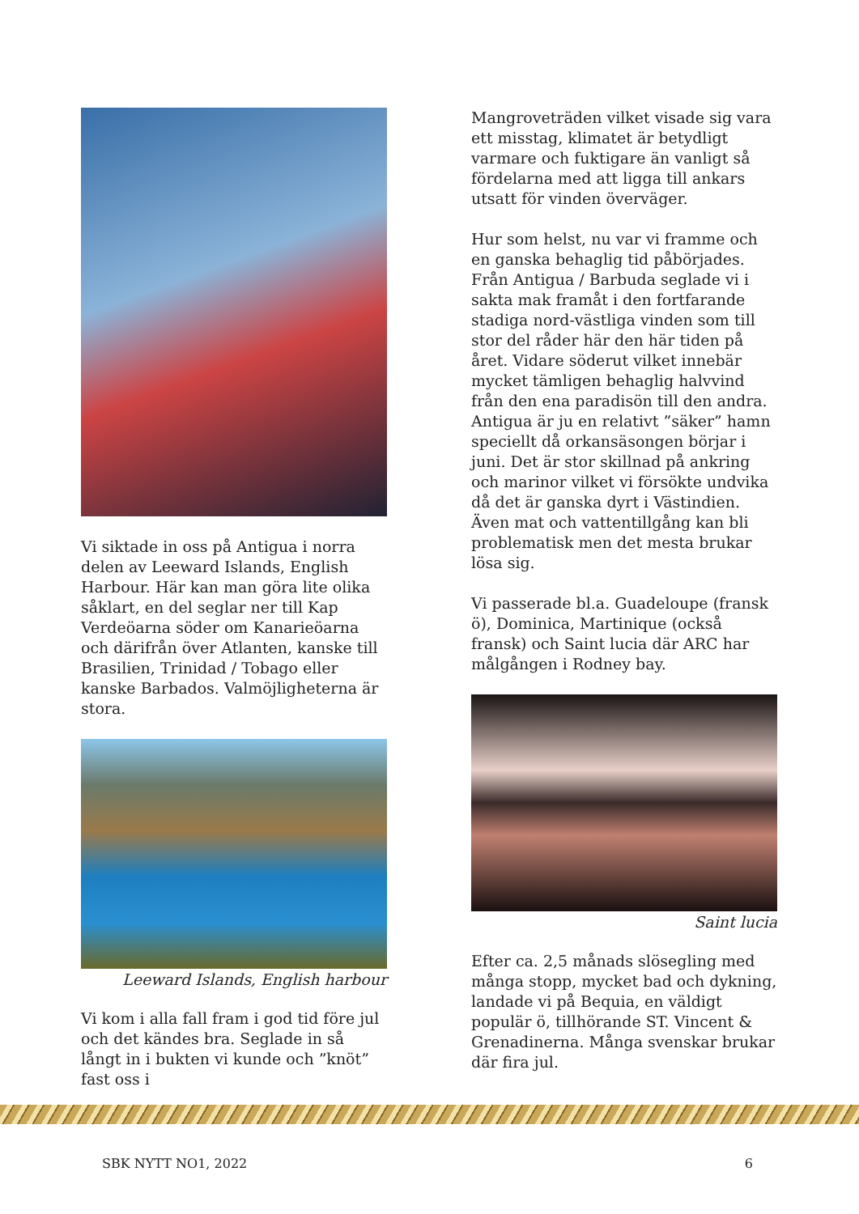Vi siktade in oss på Antigua i norra delen av Leeward Islands, English Harbour. Här kan man göra lite olika såklart, en del seglar ner till Kap Verdeöarna söder om Kanarieöarna och därifrån över Atlanten, kanske till Brasilien, Trinidad / Tobago eller kanske Barbados. Valmöjligheterna är stora.
Leeward Islands, English harbour
Vi kom i alla fall fram i god tid före jul och det kändes bra. Seglade in så långt in i bukten vi kunde och ”knöt” fast oss i
Mangroveträden vilket visade sig vara ett misstag, klimatet är betydligt varmare och fuktigare än vanligt så fördelarna med att ligga till ankars utsatt för vinden överväger.
Hur som helst, nu var vi framme och en ganska behaglig tid påbörjades. Från Antigua / Barbuda seglade vi i sakta mak framåt i den fortfarande stadiga nord-västliga vinden som till stor del råder här den här tiden på året. Vidare söderut vilket innebär mycket tämligen behaglig halvvind från den ena paradisön till den andra. Antigua är ju en relativt ”säker” hamn speciellt då orkansäsongen börjar i juni. Det är stor skillnad på ankring och marinor vilket vi försökte undvika då det är ganska dyrt i Västindien. Även mat och vattentillgång kan bli problematisk men det mesta brukar lösa sig.
Vi passerade bl.a. Guadeloupe (fransk ö), Dominica, Martinique (också fransk) och Saint lucia där ARC har målgången i Rodney bay.
Saint lucia
Efter ca. 2,5 månads slösegling med många stopp, mycket bad och dykning, landade vi på Bequia, en väldigt populär ö, tillhörande ST. Vincent & Grenadinerna. Många svenskar brukar där fira jul.
SBK NYTT NO1, 2022 6